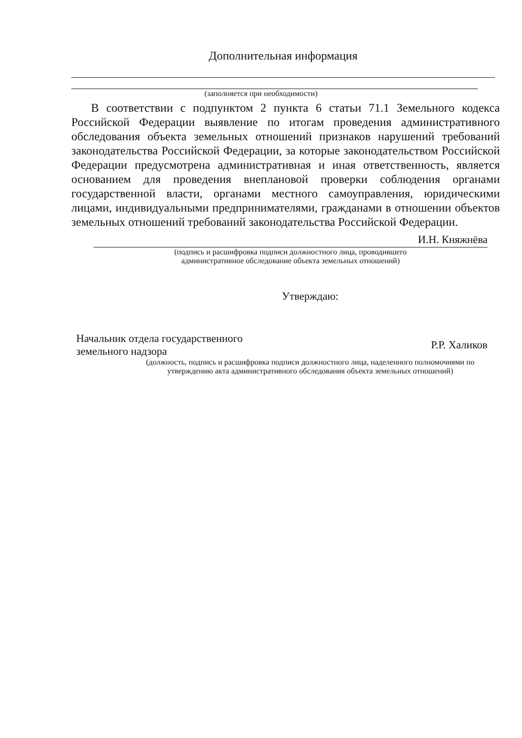Дополнительная информация
(заполняется при необходимости)
В соответствии с подпунктом 2 пункта 6 статьи 71.1 Земельного кодекса Российской Федерации выявление по итогам проведения административного обследования объекта земельных отношений признаков нарушений требований законодательства Российской Федерации, за которые законодательством Российской Федерации предусмотрена административная и иная ответственность, является основанием для проведения внеплановой проверки соблюдения органами государственной власти, органами местного самоуправления, юридическими лицами, индивидуальными предпринимателями, гражданами в отношении объектов земельных отношений требований законодательства Российской Федерации.
И.Н. Княжнёва
(подпись и расшифровка подписи должностного лица, проводившего
административное обследование объекта земельных отношений)
Утверждаю:
Начальник отдела государственного
земельного надзора Р.Р. Халиков
(должность, подпись и расшифровка подписи должностного лица, наделенного полномочиями по
утверждению акта административного обследования объекта земельных отношений)